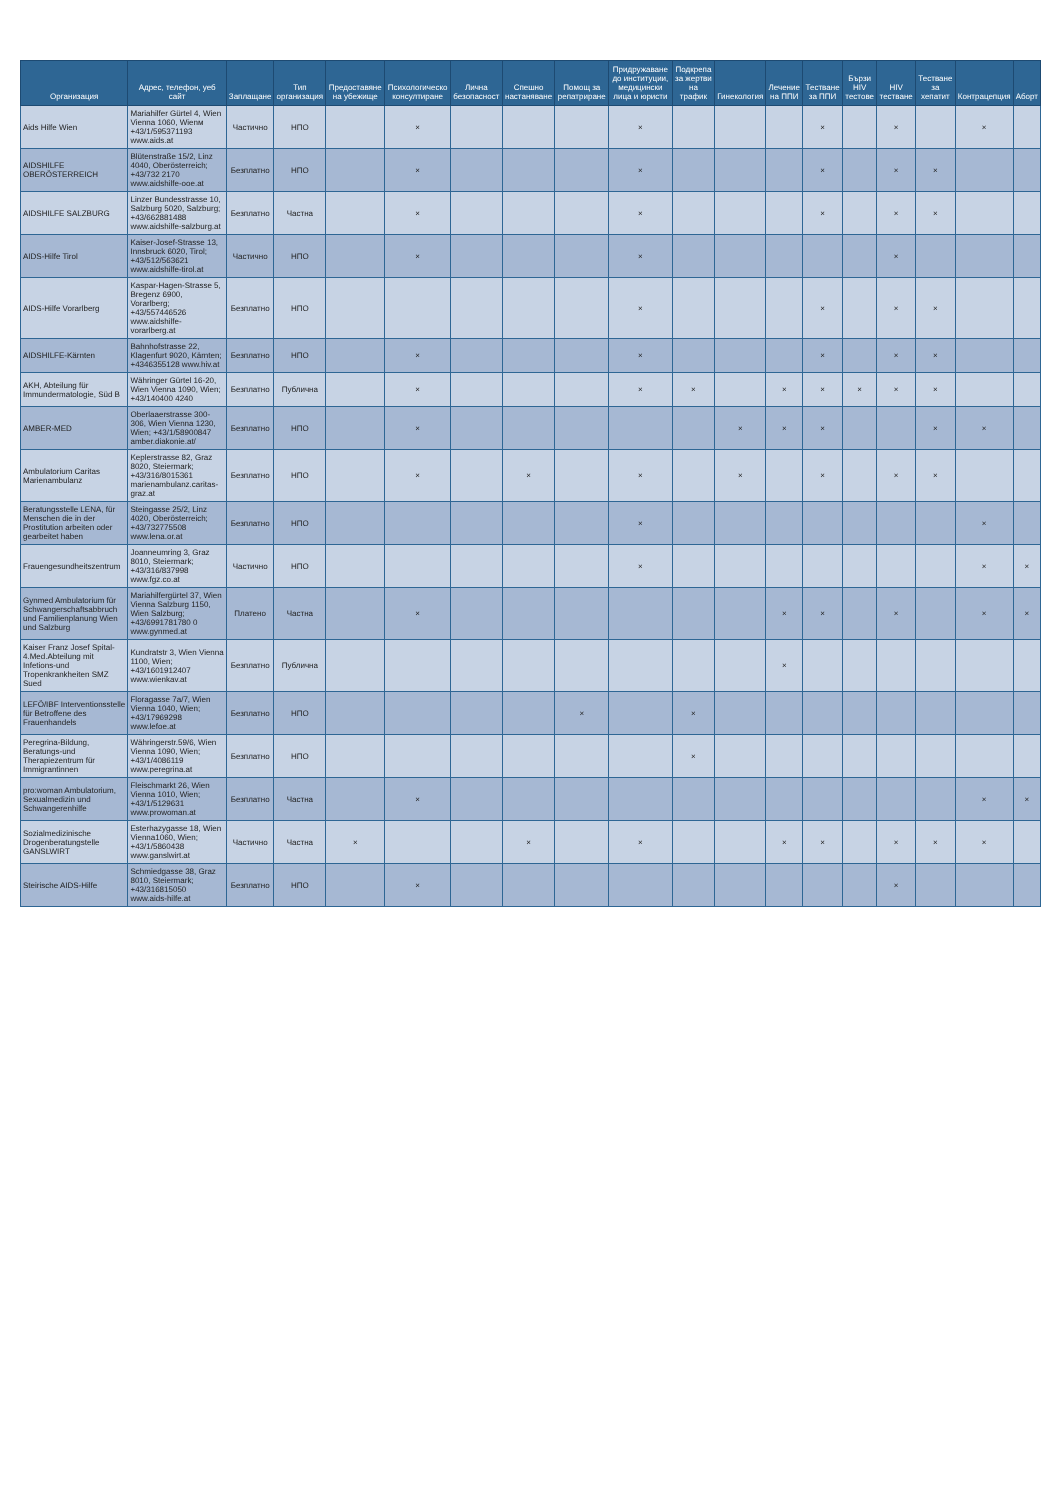| Организация | Адрес, телефон, уеб сайт | Заплащане | Тип организация | Предоставяне на убежище | Психологическо консултиране | Лична безопасност | Спешно настаняване | Помощ за репатриране | Придружаване до институции, медицински лица и юристи | Подкрепа за жертви на трафик | Гинекология | Лечение на ППИ | Тестване за ППИ | Бързи HIV тестове | HIV тестване | Тестване за хепатит | Контрацепция | Аборт |
| --- | --- | --- | --- | --- | --- | --- | --- | --- | --- | --- | --- | --- | --- | --- | --- | --- | --- | --- |
| Aids Hilfe Wien | Mariahilfer Gürtel 4, Wien Vienna 1060, Wienм +43/1/595371193 www.aids.at | Частично | НПО | | × | | | | × | | | | × | | × | | × | |
| AIDSHILFE OBERÖSTERREICH | Blütenstraße 15/2, Linz 4040, Oberösterreich; +43/732 2170 www.aidshilfe-ooe.at | Безплатно | НПО | | × | | | | × | | | | × | | × | × | | |
| AIDSHILFE SALZBURG | Linzer Bundesstrasse 10, Salzburg 5020, Salzburg; +43/662881488 www.aidshilfe-salzburg.at | Безплатно | Частна | | × | | | | × | | | | × | | × | × | | |
| AIDS-Hilfe Tirol | Kaiser-Josef-Strasse 13, Innsbruck 6020, Tirol; +43/512/563621 www.aidshilfe-tirol.at | Частично | НПО | | × | | | | × | | | | | | × | | | |
| AIDS-Hilfe Vorarlberg | Kaspar-Hagen-Strasse 5, Bregenz 6900, Vorarlberg; +43/557446526 www.aidshilfe-vorarlberg.at | Безплатно | НПО | | | | | | × | | | | × | | × | × | | |
| AIDSHILFE-Kärnten | Bahnhofstrasse 22, Klagenfurt 9020, Kärnten; +4346355128 www.hiv.at | Безплатно | НПО | | × | | | | × | | | | × | | × | × | | |
| AKH, Abteilung für Immundermatologie, Süd B | Währinger Gürtel 16-20, Wien Vienna 1090, Wien; +43/140400 4240 | Безплатно | Публична | | × | | | | × | × | | × | × | × | × | × | | |
| AMBER-MED | Oberlaaerstrasse 300-306, Wien Vienna 1230, Wien; +43/1/58900847 amber.diakonie.at/ | Безплатно | НПО | | × | | | | | | × | × | × | | | × | × | |
| Ambulatorium Caritas Marienambulanz | Keplerstrasse 82, Graz 8020, Steiermark; +43/316/8015361 marienambulanz.caritas-graz.at | Безплатно | НПО | | × | | × | | × | | × | | × | | × | × | | |
| Beratungsstelle LENA, für Menschen die in der Prostitution arbeiten oder gearbeitet haben | Steingasse 25/2, Linz 4020, Oberösterreich; +43/732775508 www.lena.or.at | Безплатно | НПО | | | | | | × | | | | | | | | × | |
| Frauengesundheitszentrum | Joanneumring 3, Graz 8010, Steiermark; +43/316/837998 www.fgz.co.at | Частично | НПО | | | | | | × | | | | | | | | × | × |
| Gynmed Ambulatorium für Schwangerschaftsabbruch und Familienplanung Wien und Salzburg | Mariahilfergürtel 37, Wien Vienna Salzburg 1150, Wien Salzburg; +43/6991781780 0 www.gynmed.at | Платено | Частна | | × | | | | | | | × | × | | × | | × | × |
| Kaiser Franz Josef Spital-4.Med.Abteilung mit Infetions-und Tropenkrankheiten SMZ Sued | Kundratstr 3, Wien Vienna 1100, Wien; +43/1601912407 www.wienkav.at | Безплатно | Публична | | | | | | | | | × | | | | | | |
| LEFÖ/IBF Interventionsstelle für Betroffene des Frauenhandels | Floragasse 7a/7, Wien Vienna 1040, Wien; +43/17969298 www.lefoe.at | Безплатно | НПО | | | | | × | | × | | | | | | | | |
| Peregrina-Bildung, Beratungs-und Therapiezentrum für Immigrantinnen | Währingerstr.59/6, Wien Vienna 1090, Wien; +43/1/4086119 www.peregrina.at | Безплатно | НПО | | | | | | | × | | | | | | | | |
| pro:woman Ambulatorium, Sexualmedizin und Schwangerenhilfe | Fleischmarkt 26, Wien Vienna 1010, Wien; +43/1/5129631 www.prowoman.at | Безплатно | Частна | | × | | | | | | | | | | | | × | × |
| Sozialmedizinische Drogenberatungstelle GANSLWIRT | Esterhazygasse 18, Wien Vienna1060, Wien; +43/1/5860438 www.ganslwirt.at | Частично | Частна | × | | | × | | × | | | × | × | | × | × | × | |
| Steirische AIDS-Hilfe | Schmiedgasse 38, Graz 8010, Steiermark; +43/316815050 www.aids-hilfe.at | Безплатно | НПО | | × | | | | | | | | | | × | | | |